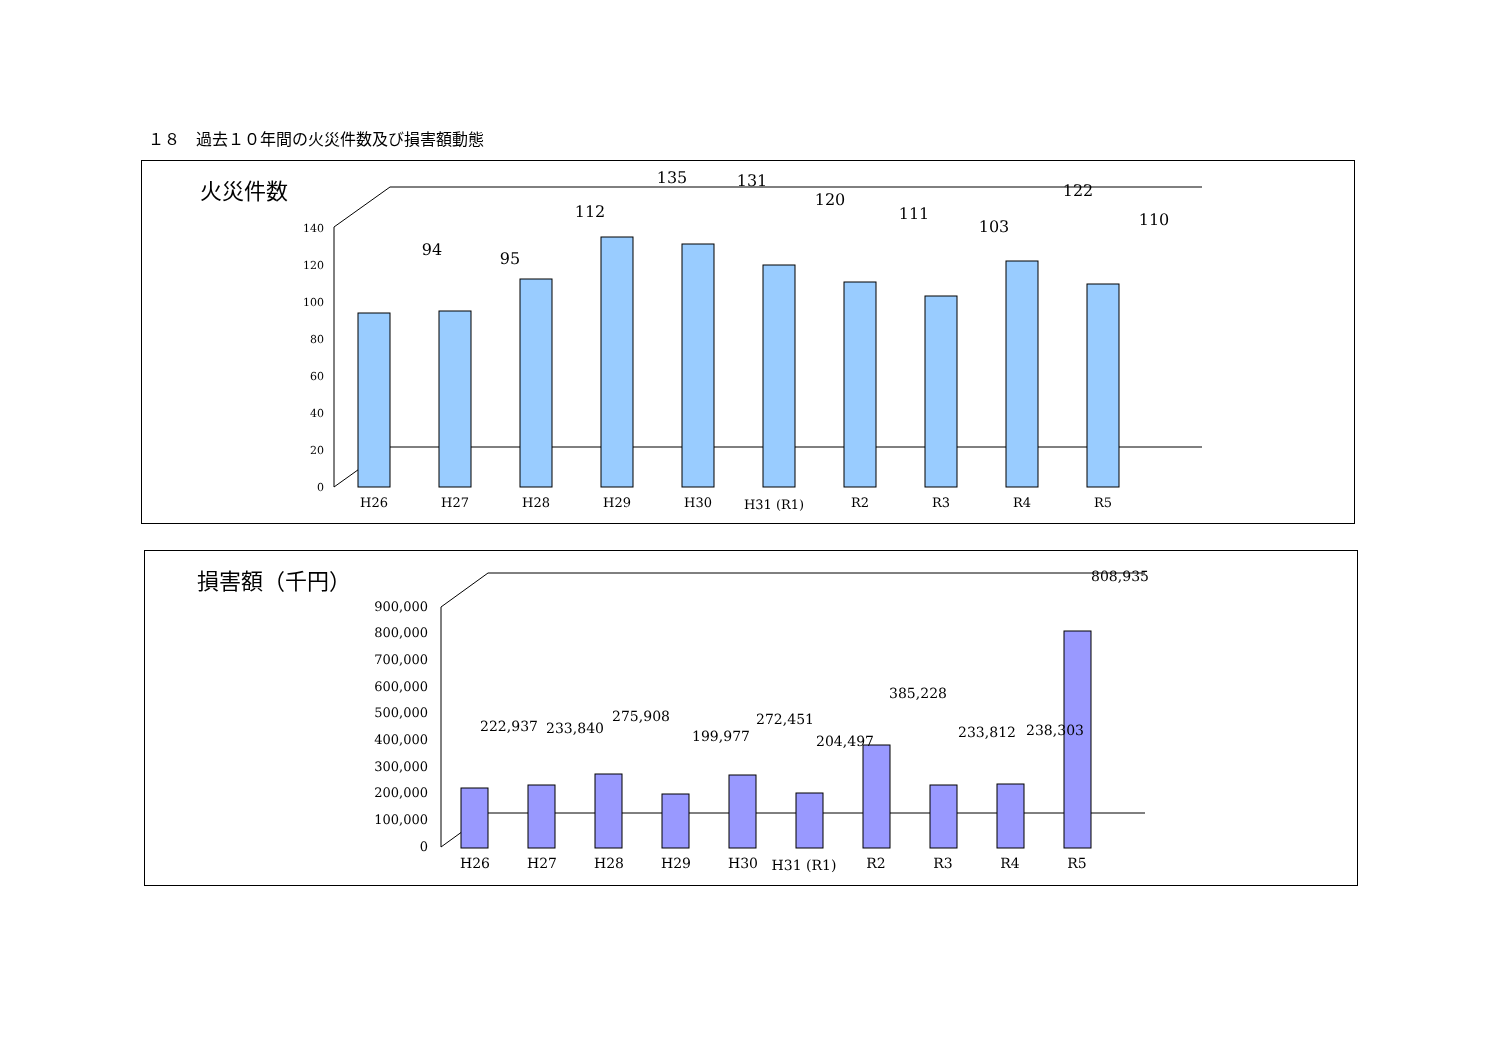１８　過去１０年間の火災件数及び損害額動態
火災件数
0
20
40
60
80
100
120
140
94
95
112
135
131
120
111
103
122
110
H26
H27
H28
H29
H30
H31 (R1)
R2
R3
R4
R5
損害額（千円）
0
100,000
200,000
300,000
400,000
500,000
600,000
700,000
800,000
900,000
222,937
233,840
275,908
199,977
272,451
204,497
385,228
233,812
238,303
808,935
H26
H27
H28
H29
H30
H31 (R1)
R2
R3
R4
R5